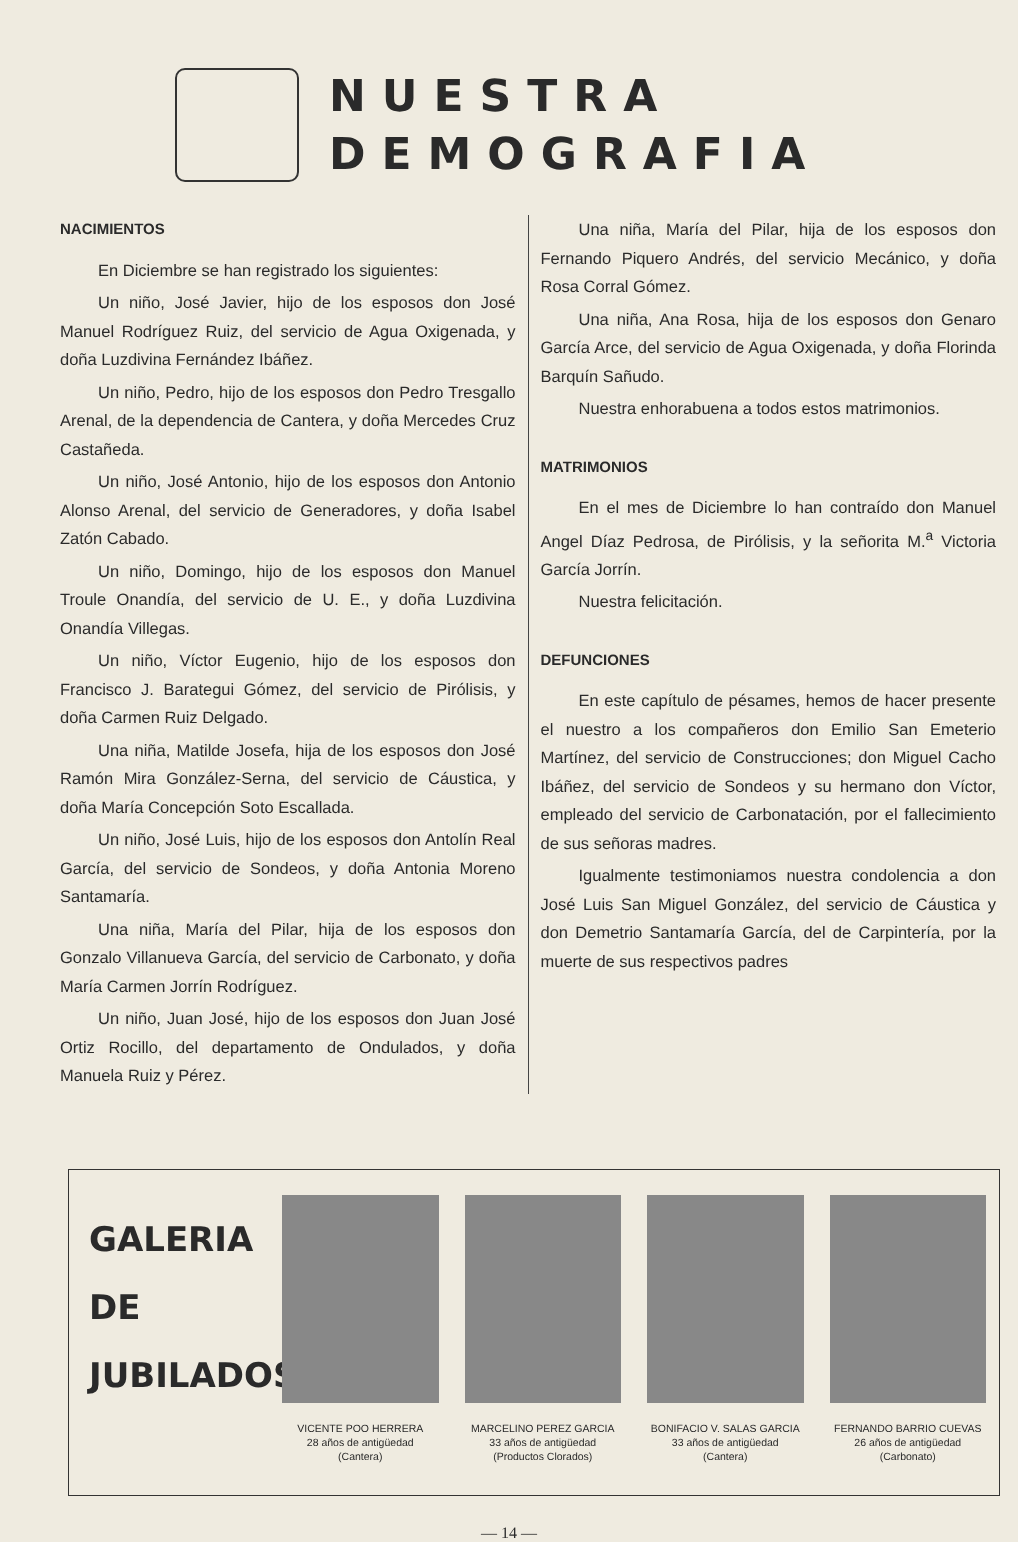NUESTRA
DEMOGRAFIA
NACIMIENTOS
En Diciembre se han registrado los siguientes:
Un niño, José Javier, hijo de los esposos don José Manuel Rodríguez Ruiz, del servicio de Agua Oxigenada, y doña Luzdivina Fernández Ibáñez.
Un niño, Pedro, hijo de los esposos don Pedro Tresgallo Arenal, de la dependencia de Cantera, y doña Mercedes Cruz Castañeda.
Un niño, José Antonio, hijo de los esposos don Antonio Alonso Arenal, del servicio de Generadores, y doña Isabel Zatón Cabado.
Un niño, Domingo, hijo de los esposos don Manuel Troule Onandía, del servicio de U. E., y doña Luzdivina Onandía Villegas.
Un niño, Víctor Eugenio, hijo de los esposos don Francisco J. Barategui Gómez, del servicio de Pirólisis, y doña Carmen Ruiz Delgado.
Una niña, Matilde Josefa, hija de los esposos don José Ramón Mira González-Serna, del servicio de Cáustica, y doña María Concepción Soto Escallada.
Un niño, José Luis, hijo de los esposos don Antolín Real García, del servicio de Sondeos, y doña Antonia Moreno Santamaría.
Una niña, María del Pilar, hija de los esposos don Gonzalo Villanueva García, del servicio de Carbonato, y doña María Carmen Jorrín Rodríguez.
Un niño, Juan José, hijo de los esposos don Juan José Ortiz Rocillo, del departamento de Ondulados, y doña Manuela Ruiz y Pérez.
Una niña, María del Pilar, hija de los esposos don Fernando Piquero Andrés, del servicio Mecánico, y doña Rosa Corral Gómez.
Una niña, Ana Rosa, hija de los esposos don Genaro García Arce, del servicio de Agua Oxigenada, y doña Florinda Barquín Sañudo.
Nuestra enhorabuena a todos estos matrimonios.
MATRIMONIOS
En el mes de Diciembre lo han contraído don Manuel Angel Díaz Pedrosa, de Pirólisis, y la señorita M.<sup>a</sup> Victoria García Jorrín.
Nuestra felicitación.
DEFUNCIONES
En este capítulo de pésames, hemos de hacer presente el nuestro a los compañeros don Emilio San Emeterio Martínez, del servicio de Construcciones; don Miguel Cacho Ibáñez, del servicio de Sondeos y su hermano don Víctor, empleado del servicio de Carbonatación, por el fallecimiento de sus señoras madres.
Igualmente testimoniamos nuestra condolencia a don José Luis San Miguel González, del servicio de Cáustica y don Demetrio Santamaría García, del de Carpintería, por la muerte de sus respectivos padres
GALERIA
DE
JUBILADOS
VICENTE POO HERRERA
28 años de antigüedad
(Cantera)
MARCELINO PEREZ GARCIA
33 años de antigüedad
(Productos Clorados)
BONIFACIO V. SALAS GARCIA
33 años de antigüedad
(Cantera)
FERNANDO BARRIO CUEVAS
26 años de antigüedad
(Carbonato)
— 14 —